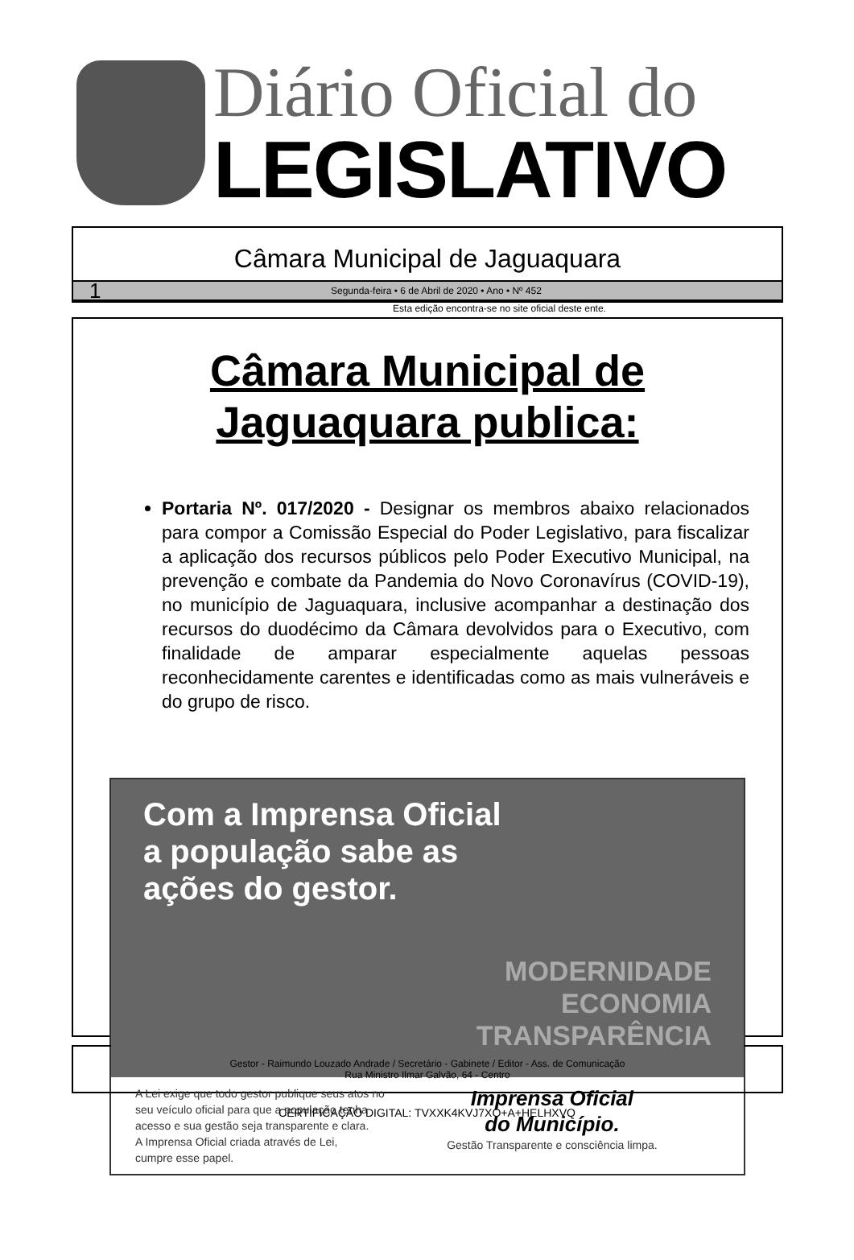Diário Oficial do
LEGISLATIVO
Câmara Municipal de Jaguaquara
1 Segunda-feira • 6 de Abril de 2020 • Ano • Nº 452
Esta edição encontra-se no site oficial deste ente.
Câmara Municipal de
Jaguaquara publica:
Portaria Nº. 017/2020 - Designar os membros abaixo relacionados para compor a Comissão Especial do Poder Legislativo, para fiscalizar a aplicação dos recursos públicos pelo Poder Executivo Municipal, na prevenção e combate da Pandemia do Novo Coronavírus (COVID-19), no município de Jaguaquara, inclusive acompanhar a destinação dos recursos do duodécimo da Câmara devolvidos para o Executivo, com finalidade de amparar especialmente aquelas pessoas reconhecidamente carentes e identificadas como as mais vulneráveis e do grupo de risco.
Com a Imprensa Oficial
a população sabe as
ações do gestor.
MODERNIDADE
ECONOMIA
TRANSPARÊNCIA
A Lei exige que todo gestor publique seus atos no
seu veículo oficial para que a população tenha
acesso e sua gestão seja transparente e clara.
A Imprensa Oficial criada através de Lei,
cumpre esse papel.
Imprensa Oficial
do Município.
Gestão Transparente e consciência limpa.
Gestor - Raimundo Louzado Andrade / Secretário - Gabinete / Editor - Ass. de Comunicação
Rua Ministro Ilmar Galvão, 64 - Centro
CERTIFICAÇÃO DIGITAL: TVXXK4KVJ7XO+A+HELHXVQ